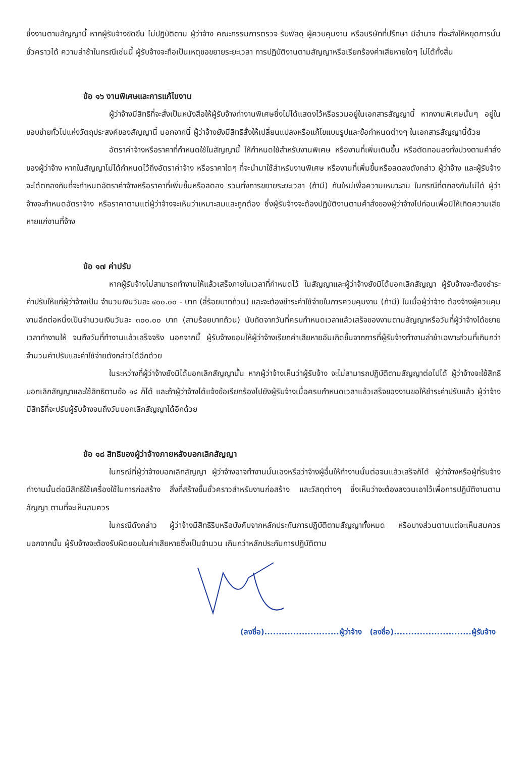ซึ่งงานตามสัญญานี้ หากผู้รับจ้างขัดขืน ไม่ปฏิบัติตาม ผู้ว่าจ้าง คณะกรรมการตรวจ รับพัสดุ ผู้ควบคุมงาน หรือบริษัทที่ปรึกษา มีอำนาจ ที่จะสั่งให้หยุดการนั้นชั่วคราวได้ ความล่าช้าในกรณีเช่นนี้ ผู้รับจ้างจะถือเป็นเหตุขอขยายระยะเวลา การปฏิบัติงานตามสัญญาหรือเรียกร้องค่าเสียหายใดๆ ไม่ได้ทั้งสิ้น
ข้อ ๑๖ งานพิเศษและการแก้ไขงาน
ผู้ว่าจ้างมีสิทธิที่จะสั่งเป็นหนังสือให้ผู้รับจ้างทำงานพิเศษซึ่งไม่ได้แสดงไว้หรือรวมอยู่ในเอกสารสัญญานี้ หากงานพิเศษนั้นๆ อยู่ในขอบข่ายทั่วไปแห่งวัตถุประสงค์ของสัญญานี้ นอกจากนี้ ผู้ว่าจ้างยังมีสิทธิสั่งให้เปลี่ยนแปลงหรือแก้ไขแบบรูปและข้อกำหนดต่างๆ ในเอกสารสัญญานี้ด้วย
อัตราค่าจ้างหรือราคาที่กำหนดใช้ในสัญญานี้ ให้กำหนดใช้สำหรับงานพิเศษ หรืองานที่เพิ่มเติมขึ้น หรือตัดทอนลงทั้งปวงตามคำสั่งของผู้ว่าจ้าง หากในสัญญาไม่ได้กำหนดไว้ถึงอัตราค่าจ้าง หรือราคาใดๆ ที่จะนำมาใช้สำหรับงานพิเศษ หรืองานที่เพิ่มขึ้นหรือลดลงดังกล่าว ผู้ว่าจ้าง และผู้รับจ้างจะได้ตกลงกันที่จะกำหนดอัตราค่าจ้างหรือราคาที่เพิ่มขึ้นหรือลดลง รวมทั้งการขยายระยะเวลา (ถ้ามี) กันใหม่เพื่อความเหมาะสม ในกรณีที่ตกลงกันไม่ได้ ผู้ว่าจ้างจะกำหนดอัตราจ้าง หรือราคาตามแต่ผู้ว่าจ้างจะเห็นว่าเหมาะสมและถูกต้อง ซึ่งผู้รับจ้างจะต้องปฏิบัติงานตามคำสั่งของผู้ว่าจ้างไปก่อนเพื่อมิให้เกิดความเสียหายแก่งานที่จ้าง
ข้อ ๑๗ ค่าปรับ
หากผู้รับจ้างไม่สามารถทำงานให้แล้วเสร็จภายในเวลาที่กำหนดไว้ ในสัญญาและผู้ว่าจ้างยังมิได้บอกเลิกสัญญา ผู้รับจ้างจะต้องชำระค่าปรับให้แก่ผู้ว่าจ้างเป็น จำนวนเงินวันละ ๔๐๐.๐๐ - บาท (สี่ร้อยบาทถ้วน) และจะต้องชำระค่าใช้จ่ายในการควบคุมงาน (ถ้ามี) ในเมื่อผู้ว่าจ้าง ต้องจ้างผู้ควบคุมงานอีกต่อหนึ่งเป็นจำนวนเงินวันละ ๓๐๐.๐๐ บาท (สามร้อยบาทถ้วน) นับถัดจากวันที่ครบกำหนดเวลาแล้วเสร็จของงานตามสัญญาหรือวันที่ผู้ว่าจ้างได้ขยายเวลาทำงานให้ จนถึงวันที่ทำงานแล้วเสร็จจริง นอกจากนี้ ผู้รับจ้างยอมให้ผู้ว่าจ้างเรียกค่าเสียหายอันเกิดขึ้นจากการที่ผู้รับจ้างทำงานล่าช้าเฉพาะส่วนที่เกินกว่าจำนวนค่าปรับและค่าใช้จ่ายดังกล่าวได้อีกด้วย
ในระหว่างที่ผู้ว่าจ้างยังมิได้บอกเลิกสัญญานั้น หากผู้ว่าจ้างเห็นว่าผู้รับจ้าง จะไม่สามารถปฏิบัติตามสัญญาต่อไปได้ ผู้ว่าจ้างจะใช้สิทธิบอกเลิกสัญญาและใช้สิทธิตามข้อ ๑๘ ก็ได้ และถ้าผู้ว่าจ้างได้แจ้งข้อเรียกร้องไปยังผู้รับจ้างเมื่อครบกำหนดเวลาแล้วเสร็จของงานขอให้ชำระค่าปรับแล้ว ผู้ว่าจ้างมีสิทธิที่จะปรับผู้รับจ้างจนถึงวันบอกเลิกสัญญาได้อีกด้วย
ข้อ ๑๘ สิทธิของผู้ว่าจ้างภายหลังบอกเลิกสัญญา
ในกรณีที่ผู้ว่าจ้างบอกเลิกสัญญา ผู้ว่าจ้างอาจทำงานนั้นเองหรือว่าจ้างผู้อื่นให้ทำงานนั้นต่อจนแล้วเสร็จก็ได้ ผู้ว่าจ้างหรือผู้ที่รับจ้างทำงานนั้นต่อมีสิทธิใช้เครื่องใช้ในการก่อสร้าง สิ่งที่สร้างขึ้นชั่วคราวสำหรับงานก่อสร้าง และวัสดุต่างๆ ซึ่งเห็นว่าจะต้องสงวนเอาไว้เพื่อการปฏิบัติงานตามสัญญา ตามที่จะเห็นสมควร
ในกรณีดังกล่าว ผู้ว่าจ้างมีสิทธิริบหรือบังคับจากหลักประกันการปฏิบัติตามสัญญาทั้งหมด หรือบางส่วนตามแต่จะเห็นสมควร นอกจากนั้น ผู้รับจ้างจะต้องรับผิดชอบในค่าเสียหายซึ่งเป็นจำนวน เกินกว่าหลักประกันการปฏิบัติตาม
(ลงชื่อ)..........................ผู้ว่าจ้าง (ลงชื่อ)...........................ผู้รับจ้าง